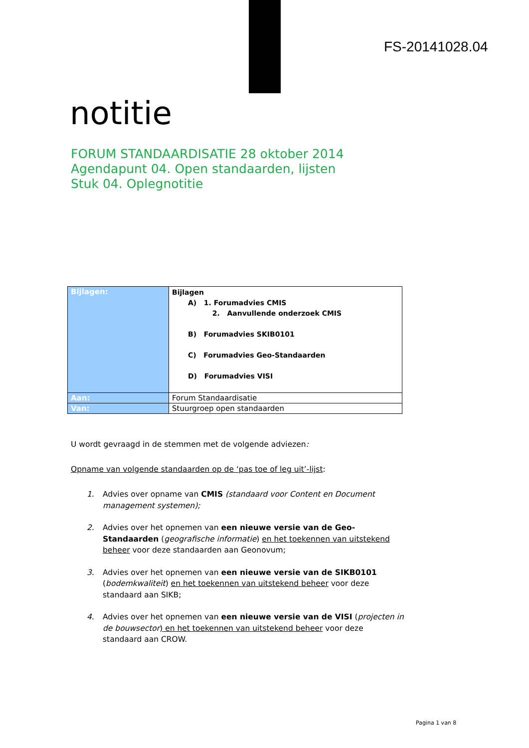FS-20141028.04
notitie
FORUM STANDAARDISATIE 28 oktober 2014
Agendapunt 04. Open standaarden, lijsten
Stuk 04. Oplegnotitie
| Bijlagen: | Bijlagen A) 1. Forumadvies CMIS 2. Aanvullende onderzoek CMIS B) Forumadvies SKIB0101 C) Forumadvies Geo-Standaarden D) Forumadvies VISI |
| Aan: | Forum Standaardisatie |
| Van: | Stuurgroep open standaarden |
U wordt gevraagd in de stemmen met de volgende adviezen:
Opname van volgende standaarden op de ‘pas toe of leg uit’-lijst:
1. Advies over opname van CMIS (standaard voor Content en Document management systemen);
2. Advies over het opnemen van een nieuwe versie van de Geo-Standaarden (geografische informatie) en het toekennen van uitstekend beheer voor deze standaarden aan Geonovum;
3. Advies over het opnemen van een nieuwe versie van de SIKB0101 (bodemkwaliteit) en het toekennen van uitstekend beheer voor deze standaard aan SIKB;
4. Advies over het opnemen van een nieuwe versie van de VISI (projecten in de bouwsector) en het toekennen van uitstekend beheer voor deze standaard aan CROW.
Pagina 1 van 8